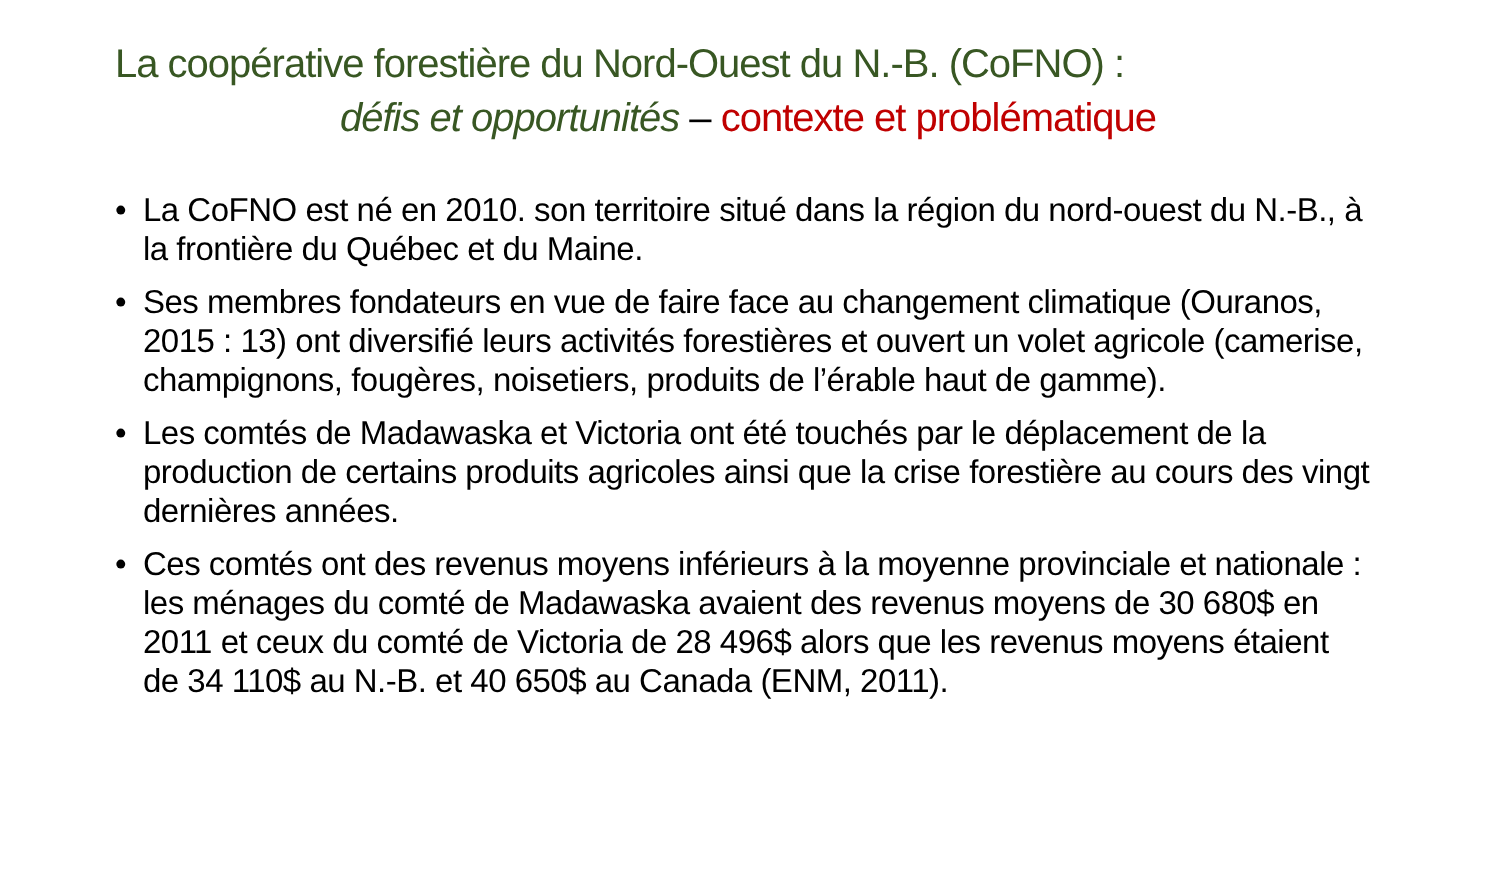La coopérative forestière du Nord-Ouest du N.-B. (CoFNO) :
défis et opportunités – contexte et problématique
• La CoFNO est né en 2010. son territoire situé dans la région du nord-ouest du N.-B., à la frontière du Québec et du Maine.
• Ses membres fondateurs en vue de faire face au changement climatique (Ouranos, 2015 : 13) ont diversifié leurs activités forestières et ouvert un volet agricole (camerise, champignons, fougères, noisetiers, produits de l’érable haut de gamme).
• Les comtés de Madawaska et Victoria ont été touchés par le déplacement de la production de certains produits agricoles ainsi que la crise forestière au cours des vingt dernières années.
• Ces comtés ont des revenus moyens inférieurs à la moyenne provinciale et nationale : les ménages du comté de Madawaska avaient des revenus moyens de 30 680$ en 2011 et ceux du comté de Victoria de 28 496$ alors que les revenus moyens étaient de 34 110$ au N.-B. et 40 650$ au Canada (ENM, 2011).